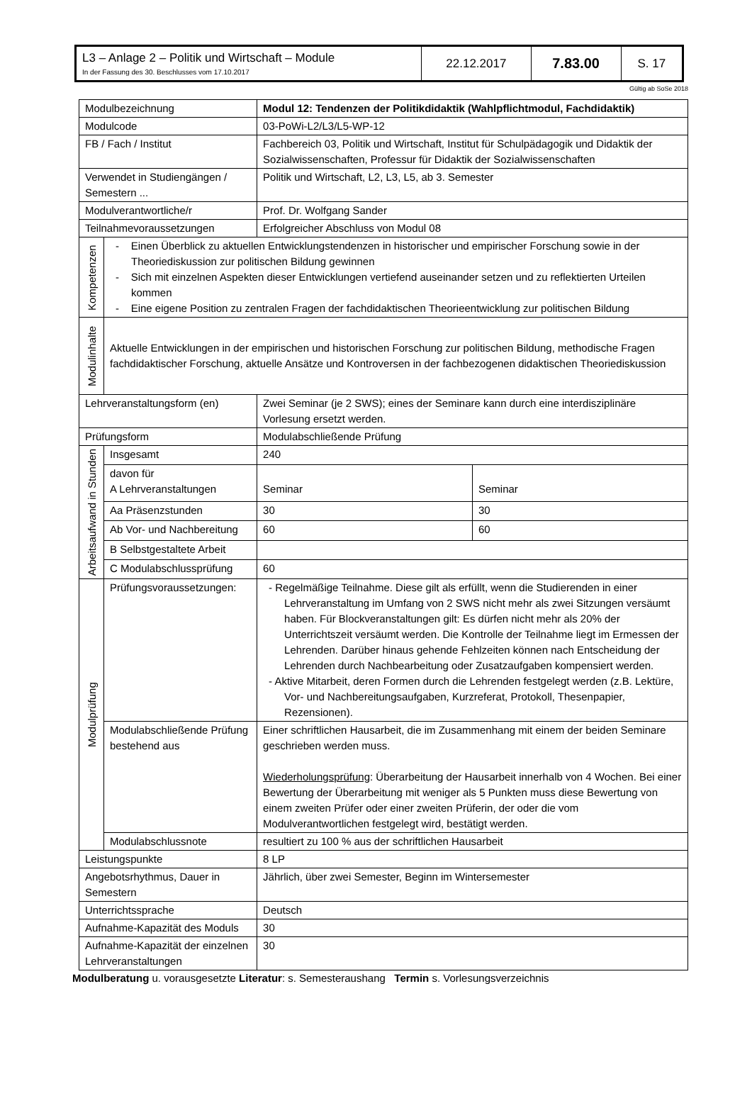| L3 – Anlage 2 – Politik und Wirtschaft – Module In der Fassung des 30. Beschlusses vom 17.10.2017 | 22.12.2017 | 7.83.00 | S. 17 |
Gültig ab SoSe 2018
| Modulbezeichnung | | Modul 12: Tendenzen der Politikdidaktik (Wahlpflichtmodul, Fachdidaktik) | |
| Modulcode | | 03-PoWi-L2/L3/L5-WP-12 | |
| FB / Fach / Institut | | Fachbereich 03, Politik und Wirtschaft, Institut für Schulpädagogik und Didaktik der Sozialwissenschaften, Professur für Didaktik der Sozialwissenschaften | |
| Verwendet in Studiengängen / Semestern ... | | Politik und Wirtschaft, L2, L3, L5, ab 3. Semester | |
| Modulverantwortliche/r | | Prof. Dr. Wolfgang Sander | |
| Teilnahmevoraussetzungen | | Erfolgreicher Abschluss von Modul 08 | |
| Kompetenzen | - Einen Überblick zu aktuellen Entwicklungstendenzen in historischer und empirischer Forschung sowie in der Theoriediskussion zur politischen Bildung gewinnen - Sich mit einzelnen Aspekten dieser Entwicklungen vertiefend auseinander setzen und zu reflektierten Urteilen kommen - Eine eigene Position zu zentralen Fragen der fachdidaktischen Theorieentwicklung zur politischen Bildung | | |
| Modulinhalte | Aktuelle Entwicklungen in der empirischen und historischen Forschung zur politischen Bildung, methodische Fragen fachdidaktischer Forschung, aktuelle Ansätze und Kontroversen in der fachbezogenen didaktischen Theoriediskussion | | |
| Lehrveranstaltungsform (en) | | Zwei Seminar (je 2 SWS); eines der Seminare kann durch eine interdisziplinäre Vorlesung ersetzt werden. | |
| Prüfungsform | | Modulabschließende Prüfung | |
| Arbeitsaufwand in Stunden | Insgesamt | 240 | |
| | davon für A Lehrveranstaltungen | Seminar | Seminar |
| | Aa Präsenzstunden | 30 | 30 |
| | Ab Vor- und Nachbereitung | 60 | 60 |
| | B Selbstgestaltete Arbeit | | |
| | C Modulabschlussprüfung | 60 | |
| Modulprüfung | Prüfungsvoraussetzungen: | - Regelmäßige Teilnahme. Diese gilt als erfüllt, wenn die Studierenden in einer Lehrveranstaltung im Umfang von 2 SWS nicht mehr als zwei Sitzungen versäumt haben. Für Blockveranstaltungen gilt: Es dürfen nicht mehr als 20% der Unterrichtszeit versäumt werden. Die Kontrolle der Teilnahme liegt im Ermessen der Lehrenden. Darüber hinaus gehende Fehlzeiten können nach Entscheidung der Lehrenden durch Nachbearbeitung oder Zusatzaufgaben kompensiert werden. - Aktive Mitarbeit, deren Formen durch die Lehrenden festgelegt werden (z.B. Lektüre, Vor- und Nachbereitungsaufgaben, Kurzreferat, Protokoll, Thesenpapier, Rezensionen). | |
| | Modulabschließende Prüfung bestehend aus | Einer schriftlichen Hausarbeit, die im Zusammenhang mit einem der beiden Seminare geschrieben werden muss. Wiederholungsprüfung : Überarbeitung der Hausarbeit innerhalb von 4 Wochen. Bei einer Bewertung der Überarbeitung mit weniger als 5 Punkten muss diese Bewertung von einem zweiten Prüfer oder einer zweiten Prüferin, der oder die vom Modulverantwortlichen festgelegt wird, bestätigt werden. | |
| | Modulabschlussnote | resultiert zu 100 % aus der schriftlichen Hausarbeit | |
| Leistungspunkte | | 8 LP | |
| Angebotsrhythmus, Dauer in Semestern | | Jährlich, über zwei Semester, Beginn im Wintersemester | |
| Unterrichtssprache | | Deutsch | |
| Aufnahme-Kapazität des Moduls | | 30 | |
| Aufnahme-Kapazität der einzelnen Lehrveranstaltungen | | 30 | |
Modulberatung u. vorausgesetzte Literatur: s. Semesteraushang Termin s. Vorlesungsverzeichnis